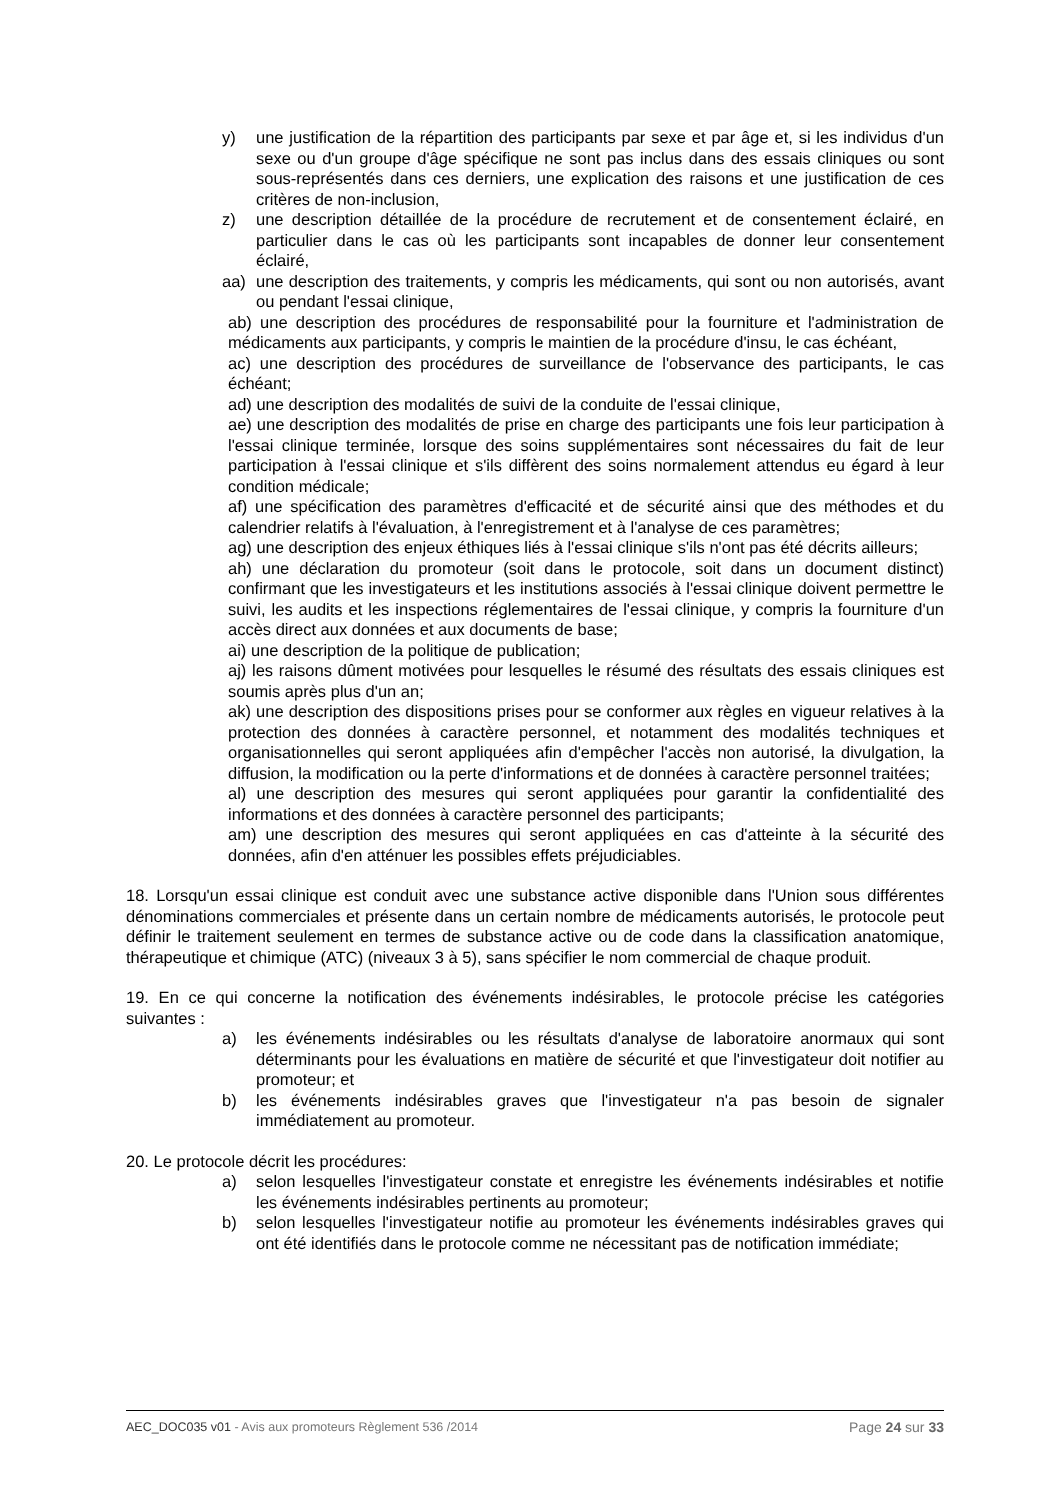y) une justification de la répartition des participants par sexe et par âge et, si les individus d'un sexe ou d'un groupe d'âge spécifique ne sont pas inclus dans des essais cliniques ou sont sous-représentés dans ces derniers, une explication des raisons et une justification de ces critères de non-inclusion,
z) une description détaillée de la procédure de recrutement et de consentement éclairé, en particulier dans le cas où les participants sont incapables de donner leur consentement éclairé,
aa) une description des traitements, y compris les médicaments, qui sont ou non autorisés, avant ou pendant l'essai clinique,
ab) une description des procédures de responsabilité pour la fourniture et l'administration de médicaments aux participants, y compris le maintien de la procédure d'insu, le cas échéant,
ac) une description des procédures de surveillance de l'observance des participants, le cas échéant;
ad) une description des modalités de suivi de la conduite de l'essai clinique,
ae) une description des modalités de prise en charge des participants une fois leur participation à l'essai clinique terminée, lorsque des soins supplémentaires sont nécessaires du fait de leur participation à l'essai clinique et s'ils diffèrent des soins normalement attendus eu égard à leur condition médicale;
af) une spécification des paramètres d'efficacité et de sécurité ainsi que des méthodes et du calendrier relatifs à l'évaluation, à l'enregistrement et à l'analyse de ces paramètres;
ag) une description des enjeux éthiques liés à l'essai clinique s'ils n'ont pas été décrits ailleurs;
ah) une déclaration du promoteur (soit dans le protocole, soit dans un document distinct) confirmant que les investigateurs et les institutions associés à l'essai clinique doivent permettre le suivi, les audits et les inspections réglementaires de l'essai clinique, y compris la fourniture d'un accès direct aux données et aux documents de base;
ai) une description de la politique de publication;
aj) les raisons dûment motivées pour lesquelles le résumé des résultats des essais cliniques est soumis après plus d'un an;
ak) une description des dispositions prises pour se conformer aux règles en vigueur relatives à la protection des données à caractère personnel, et notamment des modalités techniques et organisationnelles qui seront appliquées afin d'empêcher l'accès non autorisé, la divulgation, la diffusion, la modification ou la perte d'informations et de données à caractère personnel traitées;
al) une description des mesures qui seront appliquées pour garantir la confidentialité des informations et des données à caractère personnel des participants;
am) une description des mesures qui seront appliquées en cas d'atteinte à la sécurité des données, afin d'en atténuer les possibles effets préjudiciables.
18. Lorsqu'un essai clinique est conduit avec une substance active disponible dans l'Union sous différentes dénominations commerciales et présente dans un certain nombre de médicaments autorisés, le protocole peut définir le traitement seulement en termes de substance active ou de code dans la classification anatomique, thérapeutique et chimique (ATC) (niveaux 3 à 5), sans spécifier le nom commercial de chaque produit.
19. En ce qui concerne la notification des événements indésirables, le protocole précise les catégories suivantes :
a) les événements indésirables ou les résultats d'analyse de laboratoire anormaux qui sont déterminants pour les évaluations en matière de sécurité et que l'investigateur doit notifier au promoteur; et
b) les événements indésirables graves que l'investigateur n'a pas besoin de signaler immédiatement au promoteur.
20. Le protocole décrit les procédures:
a) selon lesquelles l'investigateur constate et enregistre les événements indésirables et notifie les événements indésirables pertinents au promoteur;
b) selon lesquelles l'investigateur notifie au promoteur les événements indésirables graves qui ont été identifiés dans le protocole comme ne nécessitant pas de notification immédiate;
AEC_DOC035 v01 - Avis aux promoteurs Règlement 536 /2014 Page 24 sur 33